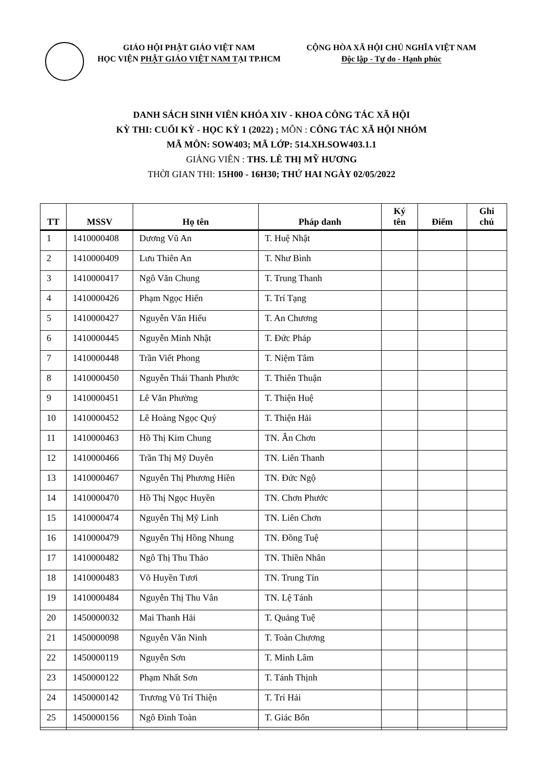GIÁO HỘI PHẬT GIÁO VIỆT NAM
HỌC VIỆN PHẬT GIÁO VIỆT NAM TẠI TP.HCM
CỘNG HÒA XÃ HỘI CHỦ NGHĨA VIỆT NAM
Độc lập - Tự do - Hạnh phúc
DANH SÁCH SINH VIÊN KHÓA XIV - KHOA CÔNG TÁC XÃ HỘI
KỲ THI: CUỐI KỲ - HỌC KỲ 1 (2022) ; MÔN : CÔNG TÁC XÃ HỘI NHÓM
MÃ MÔN: SOW403; MÃ LỚP: 514.XH.SOW403.1.1
GIẢNG VIÊN : THS. LÊ THỊ MỸ HƯƠNG
THỜI GIAN THI: 15H00 - 16H30; THỨ HAI NGÀY 02/05/2022
| TT | MSSV | Họ tên | Pháp danh | Ký tên | Điểm | Ghi chú |
| --- | --- | --- | --- | --- | --- | --- |
| 1 | 1410000408 | Dương Vũ An | T. Huệ Nhật | | | |
| 2 | 1410000409 | Lưu Thiên An | T. Như Bình | | | |
| 3 | 1410000417 | Ngô Văn Chung | T. Trung Thanh | | | |
| 4 | 1410000426 | Phạm Ngọc Hiển | T. Trí Tạng | | | |
| 5 | 1410000427 | Nguyễn Văn Hiếu | T. An Chương | | | |
| 6 | 1410000445 | Nguyễn Minh Nhật | T. Đức Pháp | | | |
| 7 | 1410000448 | Trần Viết Phong | T. Niệm Tâm | | | |
| 8 | 1410000450 | Nguyễn Thái Thanh Phước | T. Thiên Thuận | | | |
| 9 | 1410000451 | Lê Văn Phường | T. Thiện Huệ | | | |
| 10 | 1410000452 | Lê Hoàng Ngọc Quý | T. Thiện Hải | | | |
| 11 | 1410000463 | Hồ Thị Kim Chung | TN. Ân Chơn | | | |
| 12 | 1410000466 | Trần Thị Mỹ Duyên | TN. Liên Thanh | | | |
| 13 | 1410000467 | Nguyễn Thị Phương Hiền | TN. Đức Ngộ | | | |
| 14 | 1410000470 | Hồ Thị Ngọc Huyền | TN. Chơn Phước | | | |
| 15 | 1410000474 | Nguyễn Thị Mỹ Linh | TN. Liên Chơn | | | |
| 16 | 1410000479 | Nguyễn Thị Hồng Nhung | TN. Đồng Tuệ | | | |
| 17 | 1410000482 | Ngô Thị Thu Thảo | TN. Thiền Nhân | | | |
| 18 | 1410000483 | Võ Huyền Tươi | TN. Trung Tín | | | |
| 19 | 1410000484 | Nguyễn Thị Thu Vân | TN. Lệ Tánh | | | |
| 20 | 1450000032 | Mai Thanh Hải | T. Quảng Tuệ | | | |
| 21 | 1450000098 | Nguyễn Văn Ninh | T. Toàn Chương | | | |
| 22 | 1450000119 | Nguyễn Sơn | T. Minh Lâm | | | |
| 23 | 1450000122 | Phạm Nhất Sơn | T. Tánh Thịnh | | | |
| 24 | 1450000142 | Trương Vũ Trí Thiện | T. Trí Hải | | | |
| 25 | 1450000156 | Ngô Đình Toàn | T. Giác Bổn | | | |